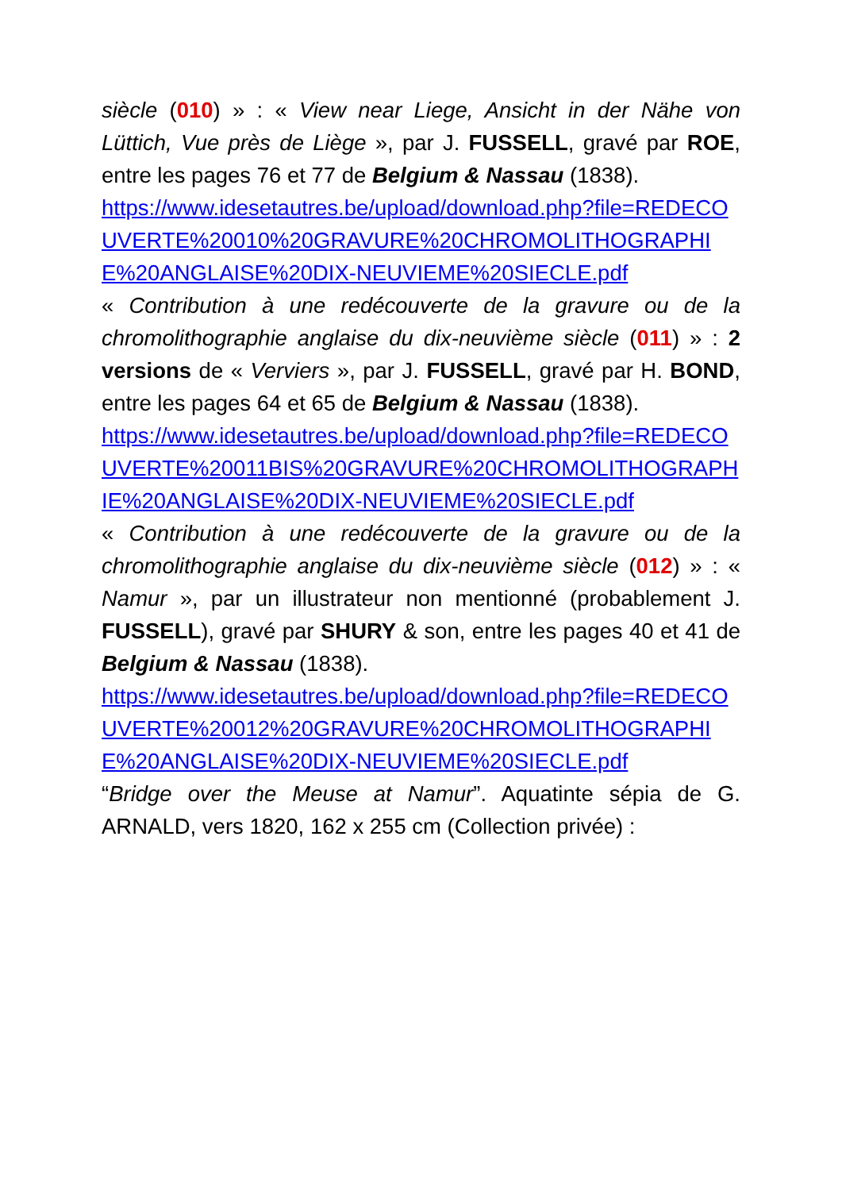siècle (010) » : « View near Liege, Ansicht in der Nähe von Lüttich, Vue près de Liège », par J. FUSSELL, gravé par ROE, entre les pages 76 et 77 de Belgium & Nassau (1838).
https://www.idesetautres.be/upload/download.php?file=REDECOUVERTE%20010%20GRAVURE%20CHROMOLITHOGRAPHIE%20ANGLAISE%20DIX-NEUVIEME%20SIECLE.pdf
« Contribution à une redécouverte de la gravure ou de la chromolithographie anglaise du dix-neuvième siècle (011) » : 2 versions de « Verviers », par J. FUSSELL, gravé par H. BOND, entre les pages 64 et 65 de Belgium & Nassau (1838).
https://www.idesetautres.be/upload/download.php?file=REDECOUVERTE%20011BIS%20GRAVURE%20CHROMOLITHOGRAPHIE%20ANGLAISE%20DIX-NEUVIEME%20SIECLE.pdf
« Contribution à une redécouverte de la gravure ou de la chromolithographie anglaise du dix-neuvième siècle (012) » : « Namur », par un illustrateur non mentionné (probablement J. FUSSELL), gravé par SHURY & son, entre les pages 40 et 41 de Belgium & Nassau (1838).
https://www.idesetautres.be/upload/download.php?file=REDECOUVERTE%20012%20GRAVURE%20CHROMOLITHOGRAPHIE%20ANGLAISE%20DIX-NEUVIEME%20SIECLE.pdf
“Bridge over the Meuse at Namur”. Aquatinte sépia de G. ARNALD, vers 1820, 162 x 255 cm (Collection privée) :